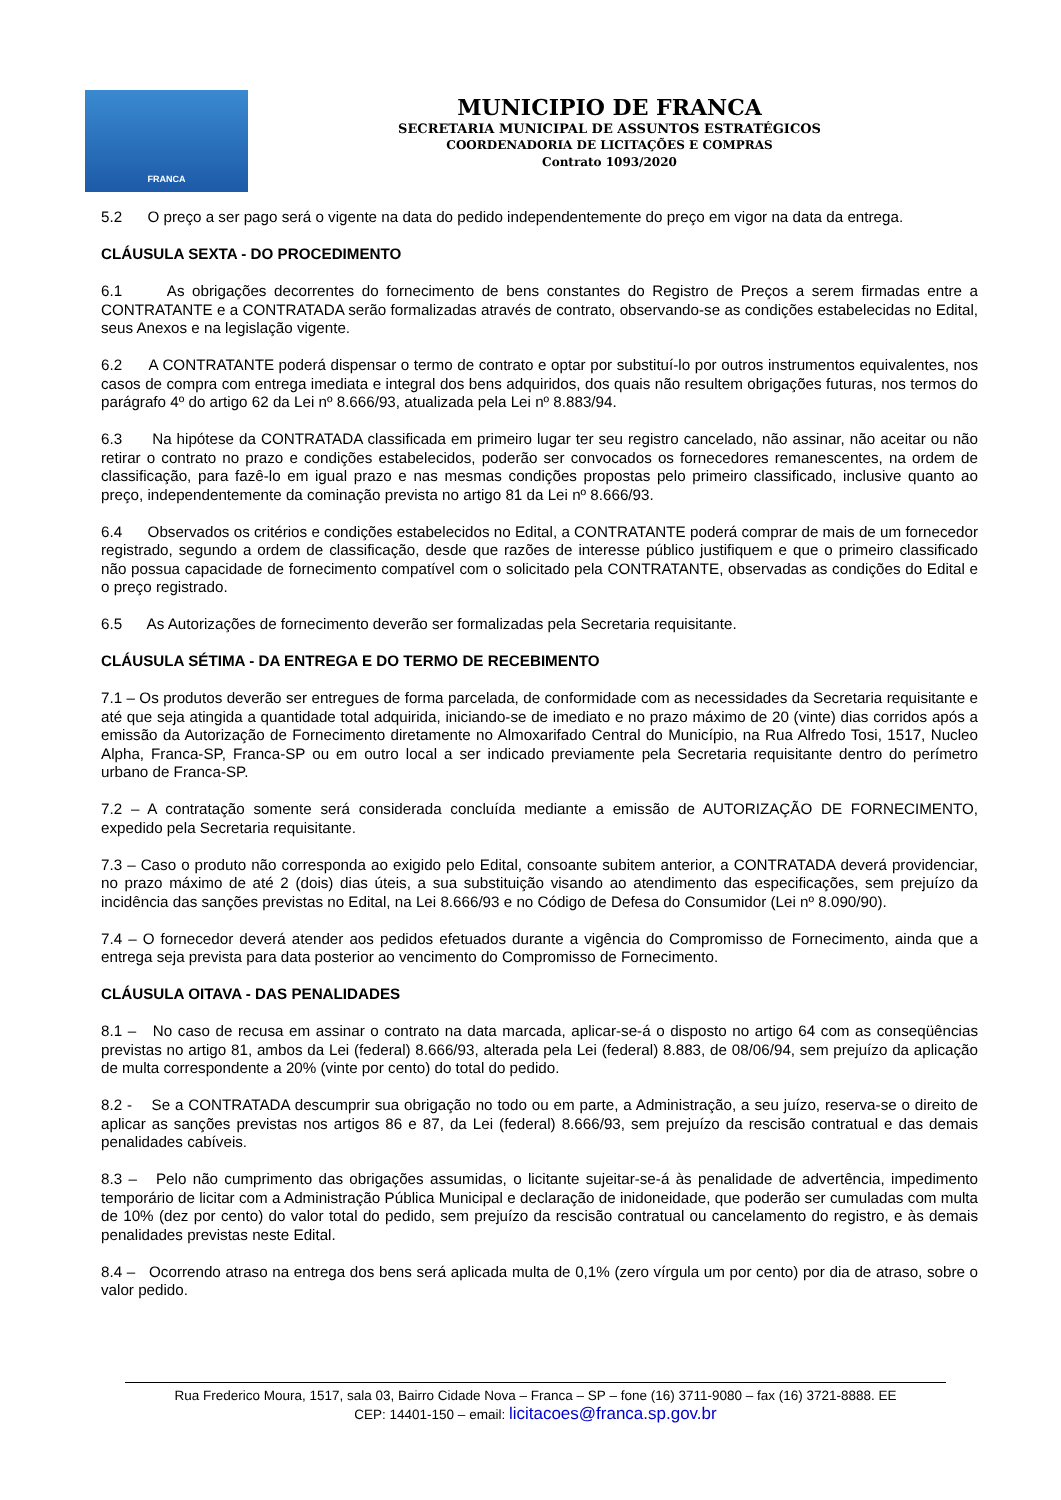FRANCA
MUNICIPIO DE FRANCA
SECRETARIA MUNICIPAL DE ASSUNTOS ESTRATÉGICOS
COORDENADORIA DE LICITAÇÕES E COMPRAS
Contrato 1093/2020
5.2 O preço a ser pago será o vigente na data do pedido independentemente do preço em vigor na data da entrega.
CLÁUSULA SEXTA - DO PROCEDIMENTO
6.1 As obrigações decorrentes do fornecimento de bens constantes do Registro de Preços a serem firmadas entre a CONTRATANTE e a CONTRATADA serão formalizadas através de contrato, observando-se as condições estabelecidas no Edital, seus Anexos e na legislação vigente.
6.2 A CONTRATANTE poderá dispensar o termo de contrato e optar por substituí-lo por outros instrumentos equivalentes, nos casos de compra com entrega imediata e integral dos bens adquiridos, dos quais não resultem obrigações futuras, nos termos do parágrafo 4º do artigo 62 da Lei nº 8.666/93, atualizada pela Lei nº 8.883/94.
6.3 Na hipótese da CONTRATADA classificada em primeiro lugar ter seu registro cancelado, não assinar, não aceitar ou não retirar o contrato no prazo e condições estabelecidos, poderão ser convocados os fornecedores remanescentes, na ordem de classificação, para fazê-lo em igual prazo e nas mesmas condições propostas pelo primeiro classificado, inclusive quanto ao preço, independentemente da cominação prevista no artigo 81 da Lei nº 8.666/93.
6.4 Observados os critérios e condições estabelecidos no Edital, a CONTRATANTE poderá comprar de mais de um fornecedor registrado, segundo a ordem de classificação, desde que razões de interesse público justifiquem e que o primeiro classificado não possua capacidade de fornecimento compatível com o solicitado pela CONTRATANTE, observadas as condições do Edital e o preço registrado.
6.5 As Autorizações de fornecimento deverão ser formalizadas pela Secretaria requisitante.
CLÁUSULA SÉTIMA - DA ENTREGA E DO TERMO DE RECEBIMENTO
7.1 – Os produtos deverão ser entregues de forma parcelada, de conformidade com as necessidades da Secretaria requisitante e até que seja atingida a quantidade total adquirida, iniciando-se de imediato e no prazo máximo de 20 (vinte) dias corridos após a emissão da Autorização de Fornecimento diretamente no Almoxarifado Central do Município, na Rua Alfredo Tosi, 1517, Nucleo Alpha, Franca-SP, Franca-SP ou em outro local a ser indicado previamente pela Secretaria requisitante dentro do perímetro urbano de Franca-SP.
7.2 – A contratação somente será considerada concluída mediante a emissão de AUTORIZAÇÃO DE FORNECIMENTO, expedido pela Secretaria requisitante.
7.3 – Caso o produto não corresponda ao exigido pelo Edital, consoante subitem anterior, a CONTRATADA deverá providenciar, no prazo máximo de até 2 (dois) dias úteis, a sua substituição visando ao atendimento das especificações, sem prejuízo da incidência das sanções previstas no Edital, na Lei 8.666/93 e no Código de Defesa do Consumidor (Lei nº 8.090/90).
7.4 – O fornecedor deverá atender aos pedidos efetuados durante a vigência do Compromisso de Fornecimento, ainda que a entrega seja prevista para data posterior ao vencimento do Compromisso de Fornecimento.
CLÁUSULA OITAVA - DAS PENALIDADES
8.1 – No caso de recusa em assinar o contrato na data marcada, aplicar-se-á o disposto no artigo 64 com as conseqüências previstas no artigo 81, ambos da Lei (federal) 8.666/93, alterada pela Lei (federal) 8.883, de 08/06/94, sem prejuízo da aplicação de multa correspondente a 20% (vinte por cento) do total do pedido.
8.2 - Se a CONTRATADA descumprir sua obrigação no todo ou em parte, a Administração, a seu juízo, reserva-se o direito de aplicar as sanções previstas nos artigos 86 e 87, da Lei (federal) 8.666/93, sem prejuízo da rescisão contratual e das demais penalidades cabíveis.
8.3 – Pelo não cumprimento das obrigações assumidas, o licitante sujeitar-se-á às penalidade de advertência, impedimento temporário de licitar com a Administração Pública Municipal e declaração de inidoneidade, que poderão ser cumuladas com multa de 10% (dez por cento) do valor total do pedido, sem prejuízo da rescisão contratual ou cancelamento do registro, e às demais penalidades previstas neste Edital.
8.4 – Ocorrendo atraso na entrega dos bens será aplicada multa de 0,1% (zero vírgula um por cento) por dia de atraso, sobre o valor pedido.
Rua Frederico Moura, 1517, sala 03, Bairro Cidade Nova – Franca – SP – fone (16) 3711-9080 – fax (16) 3721-8888. EE
CEP: 14401-150 – email: licitacoes@franca.sp.gov.br